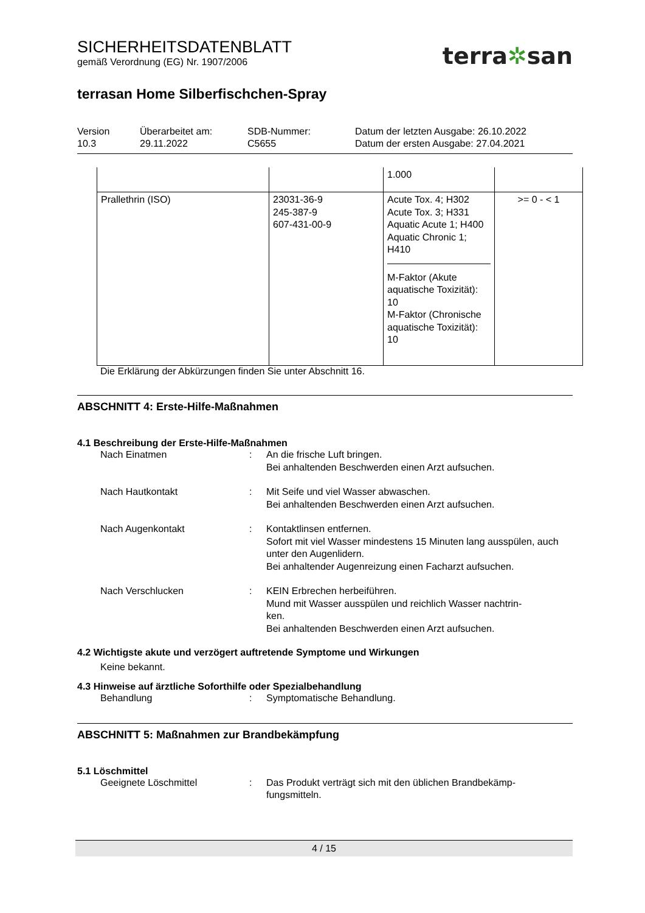terra✲san
SICHERHEITSDATENBLATT
gemäß Verordnung (EG) Nr. 1907/2006
terrasan Home Silberfischchen-Spray
Version
10.3
Überarbeitet am:
29.11.2022
SDB-Nummer:
C5655
Datum der letzten Ausgabe: 26.10.2022
Datum der ersten Ausgabe: 27.04.2021
| | | 1.000 | |
| Prallethrin (ISO) | 23031-36-9 245-387-9 607-431-00-9 | Acute Tox. 4; H302 Acute Tox. 3; H331 Aquatic Acute 1; H400 Aquatic Chronic 1; H410 M-Faktor (Akute aquatische Toxizität): 10 M-Faktor (Chronische aquatische Toxizität): 10 | >= 0 - < 1 |
Die Erklärung der Abkürzungen finden Sie unter Abschnitt 16.
ABSCHNITT 4: Erste-Hilfe-Maßnahmen
4.1 Beschreibung der Erste-Hilfe-Maßnahmen
Nach Einatmen : An die frische Luft bringen.
Bei anhaltenden Beschwerden einen Arzt aufsuchen.
Nach Hautkontakt : Mit Seife und viel Wasser abwaschen.
Bei anhaltenden Beschwerden einen Arzt aufsuchen.
Nach Augenkontakt : Kontaktlinsen entfernen.
Sofort mit viel Wasser mindestens 15 Minuten lang ausspülen, auch unter den Augenlidern.
Bei anhaltender Augenreizung einen Facharzt aufsuchen.
Nach Verschlucken : KEIN Erbrechen herbeiführen.
Mund mit Wasser ausspülen und reichlich Wasser nachtrin-
ken.
Bei anhaltenden Beschwerden einen Arzt aufsuchen.
4.2 Wichtigste akute und verzögert auftretende Symptome und Wirkungen
Keine bekannt.
4.3 Hinweise auf ärztliche Soforthilfe oder Spezialbehandlung
Behandlung : Symptomatische Behandlung.
ABSCHNITT 5: Maßnahmen zur Brandbekämpfung
5.1 Löschmittel
Geeignete Löschmittel : Das Produkt verträgt sich mit den üblichen Brandbekämp-
fungsmitteln.
4 / 15